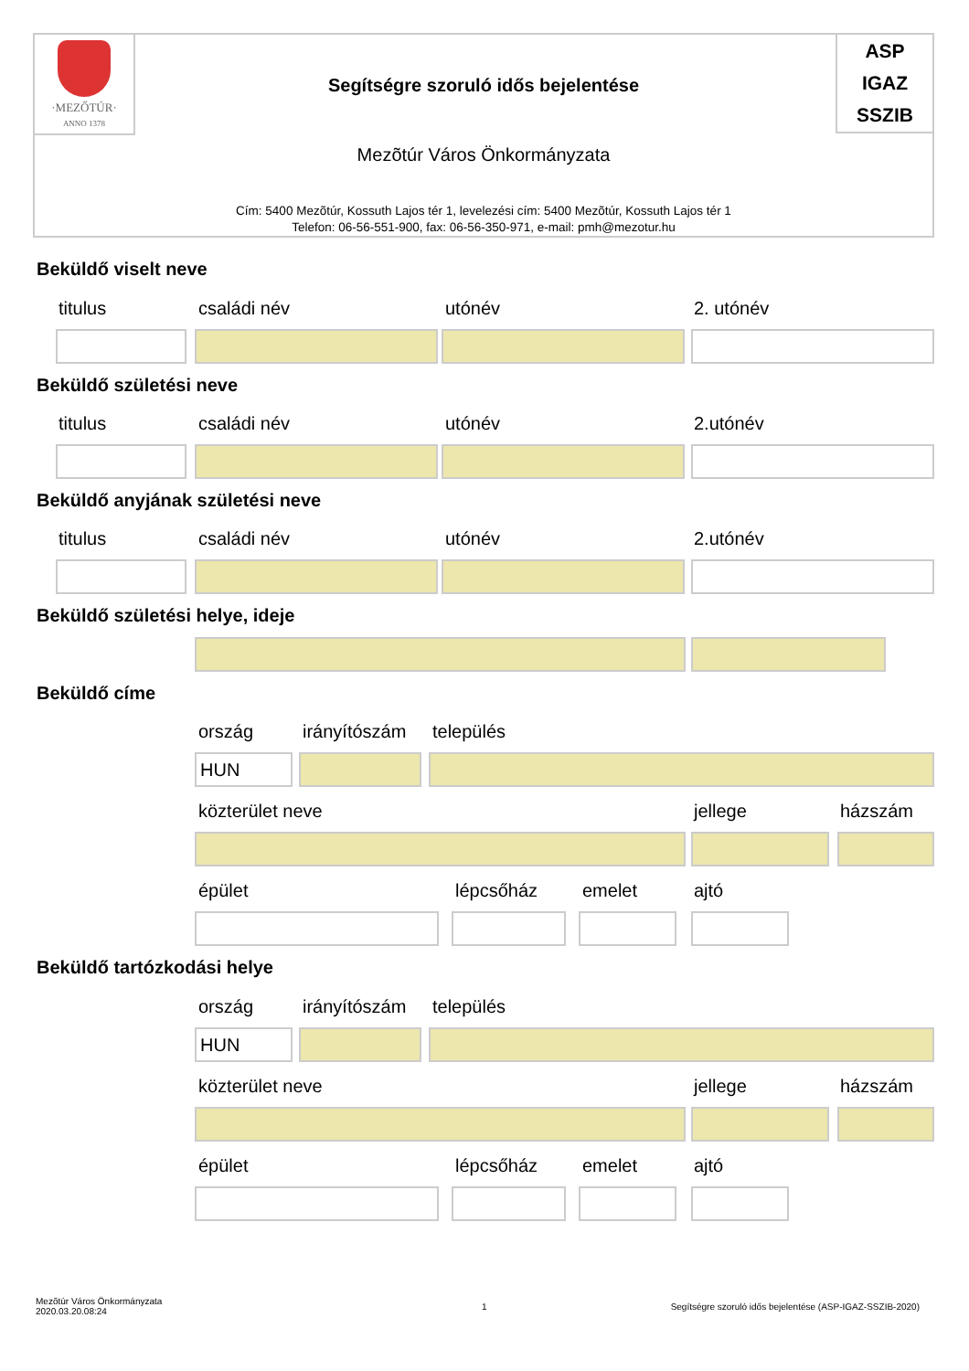·MEZŐTÚR·
ANNO 1378
Segítségre szoruló idős bejelentése
ASP
IGAZ
SSZIB
Mezõtúr Város Önkormányzata
Cím: 5400 Mezõtúr, Kossuth Lajos tér 1, levelezési cím: 5400 Mezõtúr, Kossuth Lajos tér 1
Telefon: 06-56-551-900, fax: 06-56-350-971, e-mail: pmh@mezotur.hu
Beküldő viselt neve
titulus családi név utónév 2. utónév
Beküldő születési neve
titulus családi név utónév 2.utónév
Beküldő anyjának születési neve
titulus családi név utónév 2.utónév
Beküldő születési helye, ideje
Beküldő címe
ország irányítószám település
HUN
közterület neve jellege házszám
épület lépcsőház emelet ajtó
Beküldő tartózkodási helye
ország irányítószám település
HUN
közterület neve jellege házszám
épület lépcsőház emelet ajtó
Mezõtúr Város Önkormányzata
2020.03.20.08:24
1
Segítségre szoruló idős bejelentése (ASP-IGAZ-SSZIB-2020)